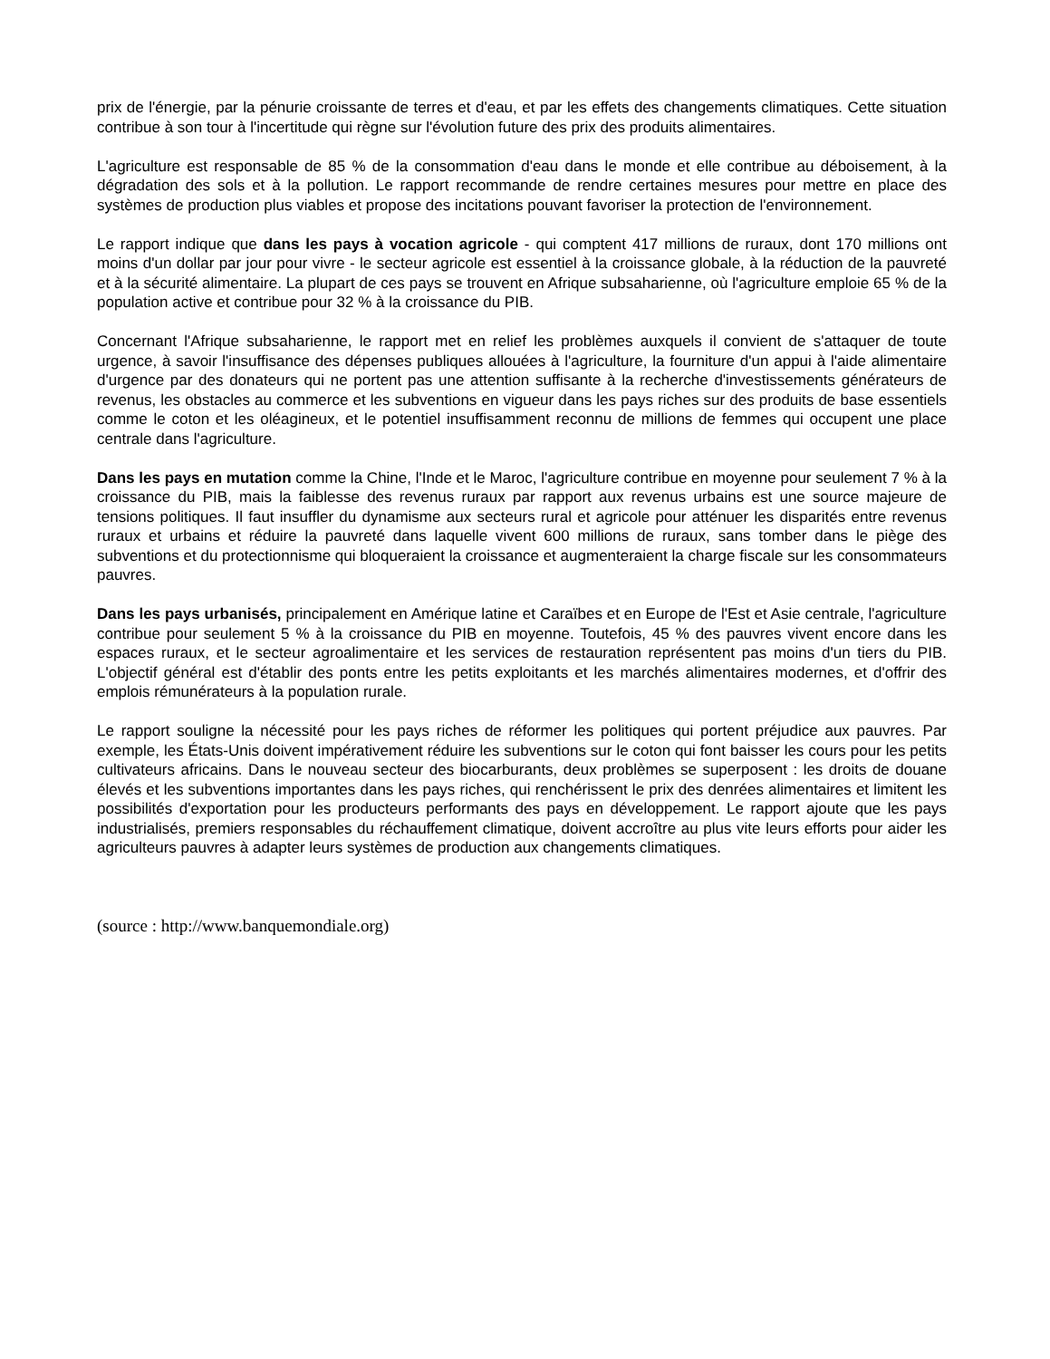prix de l'énergie, par la pénurie croissante de terres et d'eau, et par les effets des changements climatiques. Cette situation contribue à son tour à l'incertitude qui règne sur l'évolution future des prix des produits alimentaires.
L'agriculture est responsable de 85 % de la consommation d'eau dans le monde et elle contribue au déboisement, à la dégradation des sols et à la pollution. Le rapport recommande de rendre certaines mesures pour mettre en place des systèmes de production plus viables et propose des incitations pouvant favoriser la protection de l'environnement.
Le rapport indique que dans les pays à vocation agricole - qui comptent 417 millions de ruraux, dont 170 millions ont moins d'un dollar par jour pour vivre - le secteur agricole est essentiel à la croissance globale, à la réduction de la pauvreté et à la sécurité alimentaire. La plupart de ces pays se trouvent en Afrique subsaharienne, où l'agriculture emploie 65 % de la population active et contribue pour 32 % à la croissance du PIB.
Concernant l'Afrique subsaharienne, le rapport met en relief les problèmes auxquels il convient de s'attaquer de toute urgence, à savoir l'insuffisance des dépenses publiques allouées à l'agriculture, la fourniture d'un appui à l'aide alimentaire d'urgence par des donateurs qui ne portent pas une attention suffisante à la recherche d'investissements générateurs de revenus, les obstacles au commerce et les subventions en vigueur dans les pays riches sur des produits de base essentiels comme le coton et les oléagineux, et le potentiel insuffisamment reconnu de millions de femmes qui occupent une place centrale dans l'agriculture.
Dans les pays en mutation comme la Chine, l'Inde et le Maroc, l'agriculture contribue en moyenne pour seulement 7 % à la croissance du PIB, mais la faiblesse des revenus ruraux par rapport aux revenus urbains est une source majeure de tensions politiques. Il faut insuffler du dynamisme aux secteurs rural et agricole pour atténuer les disparités entre revenus ruraux et urbains et réduire la pauvreté dans laquelle vivent 600 millions de ruraux, sans tomber dans le piège des subventions et du protectionnisme qui bloqueraient la croissance et augmenteraient la charge fiscale sur les consommateurs pauvres.
Dans les pays urbanisés, principalement en Amérique latine et Caraïbes et en Europe de l'Est et Asie centrale, l'agriculture contribue pour seulement 5 % à la croissance du PIB en moyenne. Toutefois, 45 % des pauvres vivent encore dans les espaces ruraux, et le secteur agroalimentaire et les services de restauration représentent pas moins d'un tiers du PIB. L'objectif général est d'établir des ponts entre les petits exploitants et les marchés alimentaires modernes, et d'offrir des emplois rémunérateurs à la population rurale.
Le rapport souligne la nécessité pour les pays riches de réformer les politiques qui portent préjudice aux pauvres. Par exemple, les États-Unis doivent impérativement réduire les subventions sur le coton qui font baisser les cours pour les petits cultivateurs africains. Dans le nouveau secteur des biocarburants, deux problèmes se superposent : les droits de douane élevés et les subventions importantes dans les pays riches, qui renchérissent le prix des denrées alimentaires et limitent les possibilités d'exportation pour les producteurs performants des pays en développement. Le rapport ajoute que les pays industrialisés, premiers responsables du réchauffement climatique, doivent accroître au plus vite leurs efforts pour aider les agriculteurs pauvres à adapter leurs systèmes de production aux changements climatiques.
(source : http://www.banquemondiale.org)